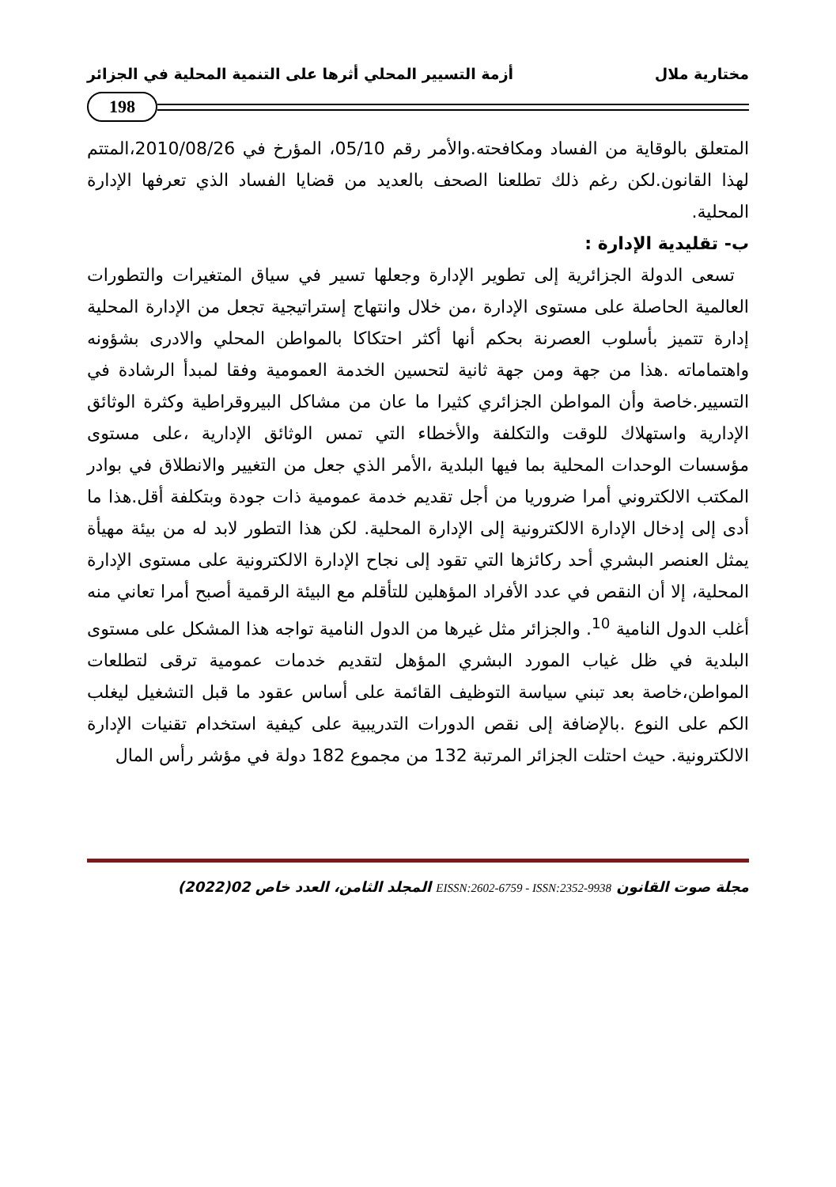مختارية ملال أزمة التسيير المحلي أثرها على التنمية المحلية في الجزائر
198
المتعلق بالوقاية من الفساد ومكافحته.والأمر رقم 05/10، المؤرخ في 2010/08/26،المتتم لهذا القانون.لكن رغم ذلك تطلعنا الصحف بالعديد من قضايا الفساد الذي تعرفها الإدارة المحلية.
ب- تقليدية الإدارة :
تسعى الدولة الجزائرية إلى تطوير الإدارة وجعلها تسير في سياق المتغيرات والتطورات العالمية الحاصلة على مستوى الإدارة ،من خلال وانتهاج إستراتيجية تجعل من الإدارة المحلية إدارة تتميز بأسلوب العصرنة بحكم أنها أكثر احتكاكا بالمواطن المحلي والادرى بشؤونه واهتماماته .هذا من جهة ومن جهة ثانية لتحسين الخدمة العمومية وفقا لمبدأ الرشادة في التسيير.خاصة وأن المواطن الجزائري كثيرا ما عان من مشاكل البيروقراطية وكثرة الوثائق الإدارية واستهلاك للوقت والتكلفة والأخطاء التي تمس الوثائق الإدارية ،على مستوى مؤسسات الوحدات المحلية بما فيها البلدية ،الأمر الذي جعل من التغيير والانطلاق في بوادر المكتب الالكتروني أمرا ضروريا من أجل تقديم خدمة عمومية ذات جودة وبتكلفة أقل.هذا ما أدى إلى إدخال الإدارة الالكترونية إلى الإدارة المحلية. لكن هذا التطور لابد له من بيئة مهيأة يمثل العنصر البشري أحد ركائزها التي تقود إلى نجاح الإدارة الالكترونية على مستوى الإدارة المحلية، إلا أن النقص في عدد الأفراد المؤهلين للتأقلم مع البيئة الرقمية أصبح أمرا تعاني منه أغلب الدول النامية <sup>10</sup>. والجزائر مثل غيرها من الدول النامية تواجه هذا المشكل على مستوى البلدية في ظل غياب المورد البشري المؤهل لتقديم خدمات عمومية ترقى لتطلعات المواطن،خاصة بعد تبني سياسة التوظيف القائمة على أساس عقود ما قبل التشغيل ليغلب الكم على النوع .بالإضافة إلى نقص الدورات التدريبية على كيفية استخدام تقنيات الإدارة الالكترونية. حيث احتلت الجزائر المرتبة 132 من مجموع 182 دولة في مؤشر رأس المال
مجلة صوت القانون EISSN:2602-6759 - ISSN:2352-9938 المجلد الثامن، العدد خاص 02(2022)